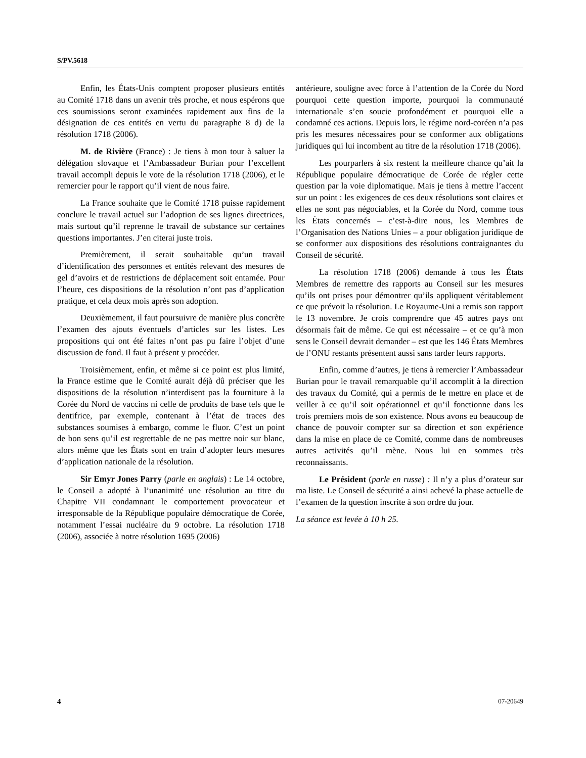S/PV.5618
Enfin, les États-Unis comptent proposer plusieurs entités au Comité 1718 dans un avenir très proche, et nous espérons que ces soumissions seront examinées rapidement aux fins de la désignation de ces entités en vertu du paragraphe 8 d) de la résolution 1718 (2006).
M. de Rivière (France) : Je tiens à mon tour à saluer la délégation slovaque et l’Ambassadeur Burian pour l’excellent travail accompli depuis le vote de la résolution 1718 (2006), et le remercier pour le rapport qu’il vient de nous faire.
La France souhaite que le Comité 1718 puisse rapidement conclure le travail actuel sur l’adoption de ses lignes directrices, mais surtout qu’il reprenne le travail de substance sur certaines questions importantes. J’en citerai juste trois.
Premièrement, il serait souhaitable qu’un travail d’identification des personnes et entités relevant des mesures de gel d’avoirs et de restrictions de déplacement soit entamée. Pour l’heure, ces dispositions de la résolution n’ont pas d’application pratique, et cela deux mois après son adoption.
Deuxièmement, il faut poursuivre de manière plus concrète l’examen des ajouts éventuels d’articles sur les listes. Les propositions qui ont été faites n’ont pas pu faire l’objet d’une discussion de fond. Il faut à présent y procéder.
Troisièmement, enfin, et même si ce point est plus limité, la France estime que le Comité aurait déjà dû préciser que les dispositions de la résolution n’interdisent pas la fourniture à la Corée du Nord de vaccins ni celle de produits de base tels que le dentifrice, par exemple, contenant à l’état de traces des substances soumises à embargo, comme le fluor. C’est un point de bon sens qu’il est regrettable de ne pas mettre noir sur blanc, alors même que les États sont en train d’adopter leurs mesures d’application nationale de la résolution.
Sir Emyr Jones Parry (parle en anglais) : Le 14 octobre, le Conseil a adopté à l’unanimité une résolution au titre du Chapitre VII condamnant le comportement provocateur et irresponsable de la République populaire démocratique de Corée, notamment l’essai nucléaire du 9 octobre. La résolution 1718 (2006), associée à notre résolution 1695 (2006)
antérieure, souligne avec force à l’attention de la Corée du Nord pourquoi cette question importe, pourquoi la communauté internationale s’en soucie profondément et pourquoi elle a condamné ces actions. Depuis lors, le régime nord-coréen n’a pas pris les mesures nécessaires pour se conformer aux obligations juridiques qui lui incombent au titre de la résolution 1718 (2006).
Les pourparlers à six restent la meilleure chance qu’ait la République populaire démocratique de Corée de régler cette question par la voie diplomatique. Mais je tiens à mettre l’accent sur un point : les exigences de ces deux résolutions sont claires et elles ne sont pas négociables, et la Corée du Nord, comme tous les États concernés – c’est-à-dire nous, les Membres de l’Organisation des Nations Unies – a pour obligation juridique de se conformer aux dispositions des résolutions contraignantes du Conseil de sécurité.
La résolution 1718 (2006) demande à tous les États Membres de remettre des rapports au Conseil sur les mesures qu’ils ont prises pour démontrer qu’ils appliquent véritablement ce que prévoit la résolution. Le Royaume-Uni a remis son rapport le 13 novembre. Je crois comprendre que 45 autres pays ont désormais fait de même. Ce qui est nécessaire – et ce qu’à mon sens le Conseil devrait demander – est que les 146 États Membres de l’ONU restants présentent aussi sans tarder leurs rapports.
Enfin, comme d’autres, je tiens à remercier l’Ambassadeur Burian pour le travail remarquable qu’il accomplit à la direction des travaux du Comité, qui a permis de le mettre en place et de veiller à ce qu’il soit opérationnel et qu’il fonctionne dans les trois premiers mois de son existence. Nous avons eu beaucoup de chance de pouvoir compter sur sa direction et son expérience dans la mise en place de ce Comité, comme dans de nombreuses autres activités qu’il mène. Nous lui en sommes très reconnaissants.
Le Président (parle en russe) : Il n’y a plus d’orateur sur ma liste. Le Conseil de sécurité a ainsi achevé la phase actuelle de l’examen de la question inscrite à son ordre du jour.
La séance est levée à 10 h 25.
4 07-20649